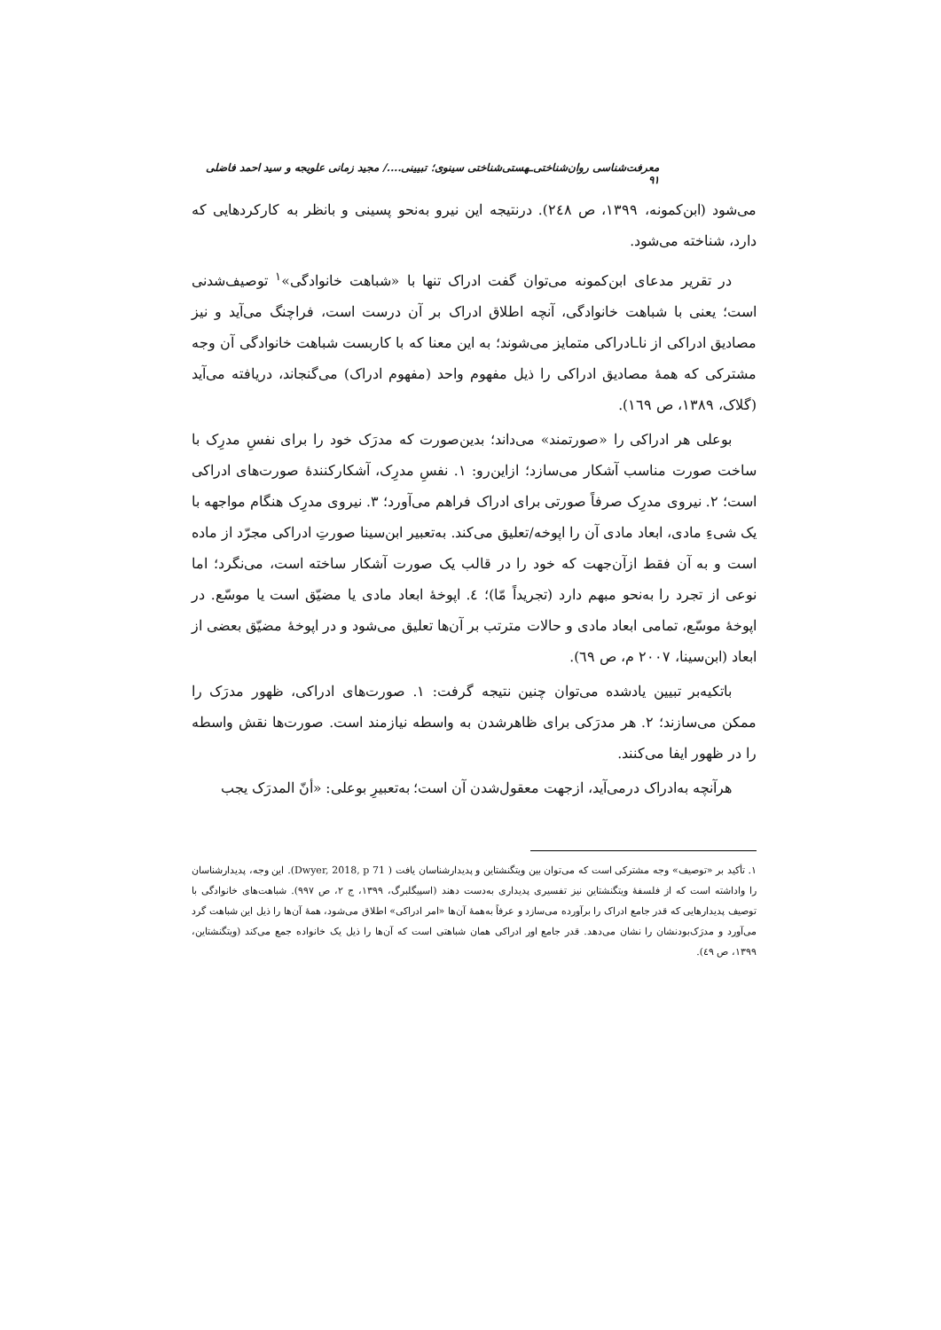معرفت‌شناسی روان‌شناختی‌ـهستی‌شناختی سینوی؛ تبیینی..../ مجید زمانی علویجه و سید احمد فاضلی ۹۱
می‌شود (ابن‌کمونه، ۱۳۹۹، ص ۲٤۸). درنتیجه این نیرو به‌نحو پسینی و بانظر به کارکردهایی که دارد، شناخته می‌شود.
در تقریر مدعای ابن‌کمونه می‌توان گفت ادراک تنها با «شباهت خانوادگی»<sup>۱</sup> توصیف‌شدنی است؛ یعنی با شباهت خانوادگی، آنچه اطلاق ادراک بر آن درست است، فراچنگ می‌آید و نیز مصادیق ادراکی از ناـادراکی متمایز می‌شوند؛ به این معنا که با کاربست شباهت خانوادگی آن وجه مشترکی که همهٔ مصادیق ادراکی را ذیل مفهوم واحد (مفهوم ادراک) می‌گنجاند، دریافته می‌آید (گلاک، ۱۳۸۹، ص ۱٦۹).
بوعلی هر ادراکی را «صورتمند» می‌داند؛ بدین‌صورت که مدرَک خود را برای نفسِ مدرِک با ساخت صورت مناسب آشکار می‌سازد؛ ازاین‌رو: ۱. نفسِ مدرِک، آشکارکنندهٔ صورت‌های ادراکی است؛ ۲. نیروی مدرِک صرفاً صورتی برای ادراک فراهم می‌آورد؛ ۳. نیروی مدرِک هنگام مواجهه با یک شیءِ مادی، ابعاد مادی آن را اپوخه/تعلیق می‌کند. به‌تعبیر ابن‌سینا صورتِ ادراکی مجرّد از ماده است و به آن فقط ازآن‌جهت که خود را در قالب یک صورت آشکار ساخته است، می‌نگرد؛ اما نوعی از تجرد را به‌نحو مبهم دارد (تجریداً مّا)؛ ٤. اپوخهٔ ابعاد مادی یا مضیّق است یا موسّع. در اپوخهٔ موسّع، تمامی ابعاد مادی و حالات مترتب بر آن‌ها تعلیق می‌شود و در اپوخهٔ مضیّق بعضی از ابعاد (ابن‌سینا، ۲۰۰۷ م، ص ٦۹).
باتکیه‌بر تبیین یادشده می‌توان چنین نتیجه گرفت: ۱. صورت‌های ادراکی، ظهور مدرَک را ممکن می‌سازند؛ ۲. هر مدرَکی برای ظاهرشدن به واسطه نیازمند است. صورت‌ها نقش واسطه را در ظهور ایفا می‌کنند.
هرآنچه به‌ادراک درمی‌آید، ازجهت معقول‌شدن آن است؛ به‌تعبیرِ بوعلی: «أنّ المدرَک یجب
۱. تأکید بر «توصیف» وجه مشترکی است که می‌توان بین ویتگنشتاین و پدیدارشناسان یافت ( Dwyer, 2018, p 71). این وجه، پدیدارشناسان را واداشته است که از فلسفهٔ ویتگنشتاین نیز تفسیری پدیداری به‌دست دهند (اسپیگلبرگ، ۱۳۹۹، ج ۲، ص ۹۹۷). شباهت‌های خانوادگی با توصیف پدیدارهایی که قدر جامع ادراک را برآورده می‌سازد و عرفاً به‌همهٔ آن‌ها «امر ادراکی» اطلاق می‌شود، همهٔ آن‌ها را ذیل این شباهت گرد می‌آورد و مدرَک‌بودنشان را نشان می‌دهد. قدر جامع اور ادراکی همان شباهتی است که آن‌ها را ذیل یک خانواده جمع می‌کند (ویتگنشتاین، ۱۳۹۹، ص ٤۹).